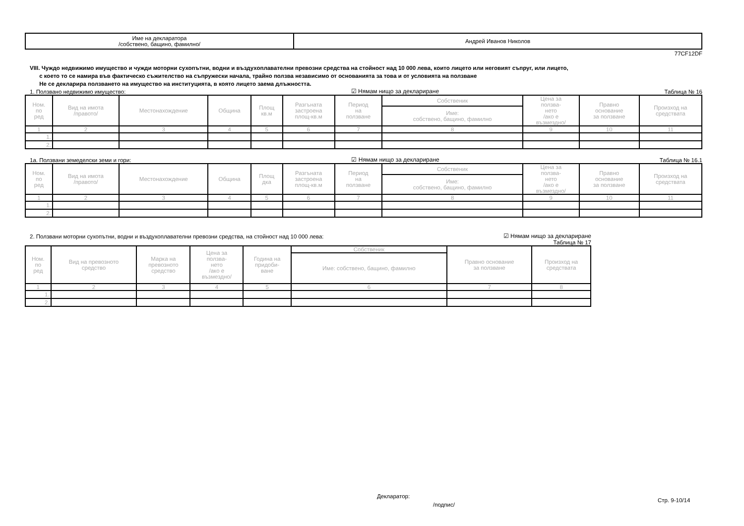| Име на декларатора /собствено, бащино, фамилно/ | Андрей Иванов Николов |
77CF12DF
VIII. Чуждо недвижимо имущество и чужди моторни сухопътни, водни и въздухоплавателни превозни средства на стойност над 10 000 лева, които лицето или неговият съпруг, или лицето,
с което то се намира във фактическо съжителство на съпружески начала, трайно ползва независимо от основанията за това и от условията на ползване
Не се декларира ползването на имущество на институцията, в която лицето заема длъжността.
1. Ползвано недвижимо имущество: ☑ Нямам нищо за деклариране Таблица № 16
| Ном. по ред | Вид на имота /правото/ | Местонахождение | Община | Площ кв.м | Разгъната застроена площ-кв.м | Период на ползване | Собственик | Цена за ползва- нето /ако е възмездно/ | Правно основание за ползване | Произход на средствата |
| --- | --- | --- | --- | --- | --- | --- | --- | --- | --- | --- |
| | | | | | | | Име: собствено, бащино, фамилно | | | |
| 1 | 2 | 3 | 4 | 5 | 6 | 7 | 8 | 9 | 10 | 11 |
| 1. | | | | | | | | | | |
| 2. | | | | | | | | | | |
1а. Ползвани земеделски земи и гори: ☑ Нямам нищо за деклариране Таблица № 16.1
| Ном. по ред | Вид на имота /правото/ | Местонахождение | Община | Площ дка | Разгъната застроена площ-кв.м | Период на ползване | Собственик | Цена за ползва- нето /ако е възмездно/ | Правно основание за ползване | Произход на средствата |
| --- | --- | --- | --- | --- | --- | --- | --- | --- | --- | --- |
| | | | | | | | Име: собствено, бащино, фамилно | | | |
| 1 | 2 | 3 | 4 | 5 | 6 | 7 | 8 | 9 | 10 | 11 |
| 1. | | | | | | | | | | |
| 2. | | | | | | | | | | |
2. Ползвани моторни сухопътни, водни и въздухоплавателни превозни средства, на стойност над 10 000 лева: ☑ Нямам нищо за деклариране
Таблица № 17
| Ном. по ред | Вид на превозното средство | Марка на превозното средство | Цена за ползва- нето /ако е възмездно/ | Година на придоби- ване | Собственик | Правно основание за ползване | Произход на средствата |
| --- | --- | --- | --- | --- | --- | --- | --- |
| | | | | | Име: собствено, бащино, фамилно | | |
| 1 | 2 | 3 | 4 | 5 | 6 | 7 | 8 |
| 1. | | | | | | | |
| 2. | | | | | | | |
Декларатор:
/подпис/
Стр. 9-10/14